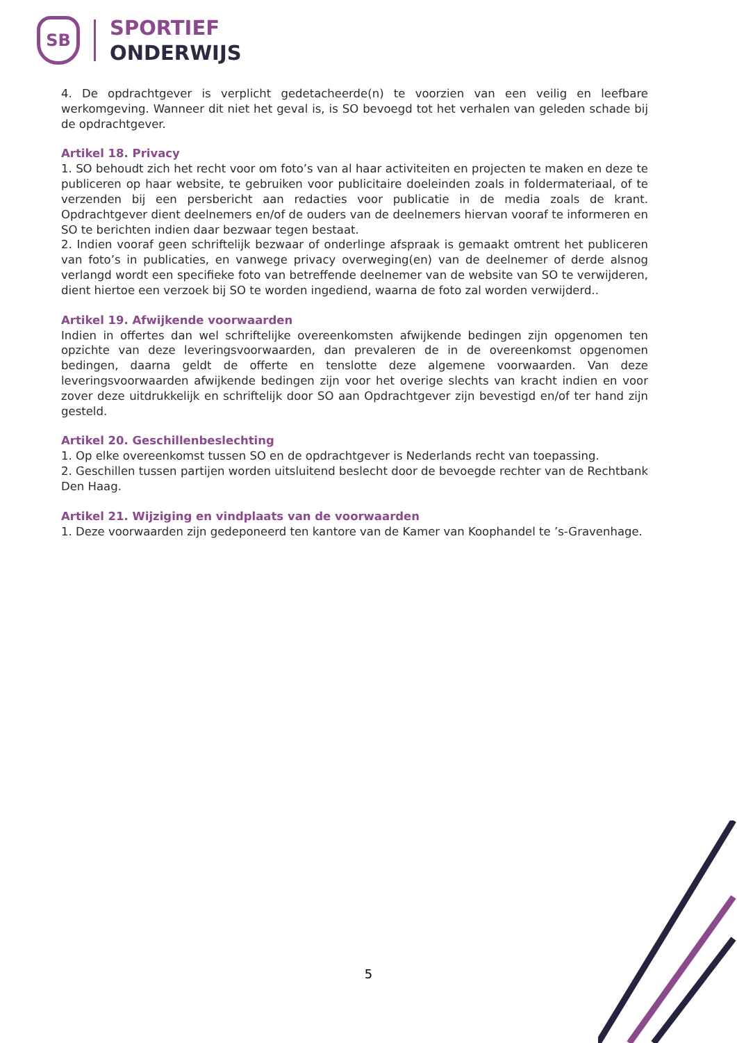SB
SPORTIEF
ONDERWIJS
4. De opdrachtgever is verplicht gedetacheerde(n) te voorzien van een veilig en leefbare werkomgeving. Wanneer dit niet het geval is, is SO bevoegd tot het verhalen van geleden schade bij de opdrachtgever.
Artikel 18. Privacy
1. SO behoudt zich het recht voor om foto’s van al haar activiteiten en projecten te maken en deze te publiceren op haar website, te gebruiken voor publicitaire doeleinden zoals in foldermateriaal, of te verzenden bij een persbericht aan redacties voor publicatie in de media zoals de krant. Opdrachtgever dient deelnemers en/of de ouders van de deelnemers hiervan vooraf te informeren en SO te berichten indien daar bezwaar tegen bestaat.
2. Indien vooraf geen schriftelijk bezwaar of onderlinge afspraak is gemaakt omtrent het publiceren van foto’s in publicaties, en vanwege privacy overweging(en) van de deelnemer of derde alsnog verlangd wordt een specifieke foto van betreffende deelnemer van de website van SO te verwijderen, dient hiertoe een verzoek bij SO te worden ingediend, waarna de foto zal worden verwijderd..
Artikel 19. Afwijkende voorwaarden
Indien in offertes dan wel schriftelijke overeenkomsten afwijkende bedingen zijn opgenomen ten opzichte van deze leveringsvoorwaarden, dan prevaleren de in de overeenkomst opgenomen bedingen, daarna geldt de offerte en tenslotte deze algemene voorwaarden. Van deze leveringsvoorwaarden afwijkende bedingen zijn voor het overige slechts van kracht indien en voor zover deze uitdrukkelijk en schriftelijk door SO aan Opdrachtgever zijn bevestigd en/of ter hand zijn gesteld.
Artikel 20. Geschillenbeslechting
1. Op elke overeenkomst tussen SO en de opdrachtgever is Nederlands recht van toepassing.
2. Geschillen tussen partijen worden uitsluitend beslecht door de bevoegde rechter van de Rechtbank Den Haag.
Artikel 21. Wijziging en vindplaats van de voorwaarden
1. Deze voorwaarden zijn gedeponeerd ten kantore van de Kamer van Koophandel te ’s-Gravenhage.
5